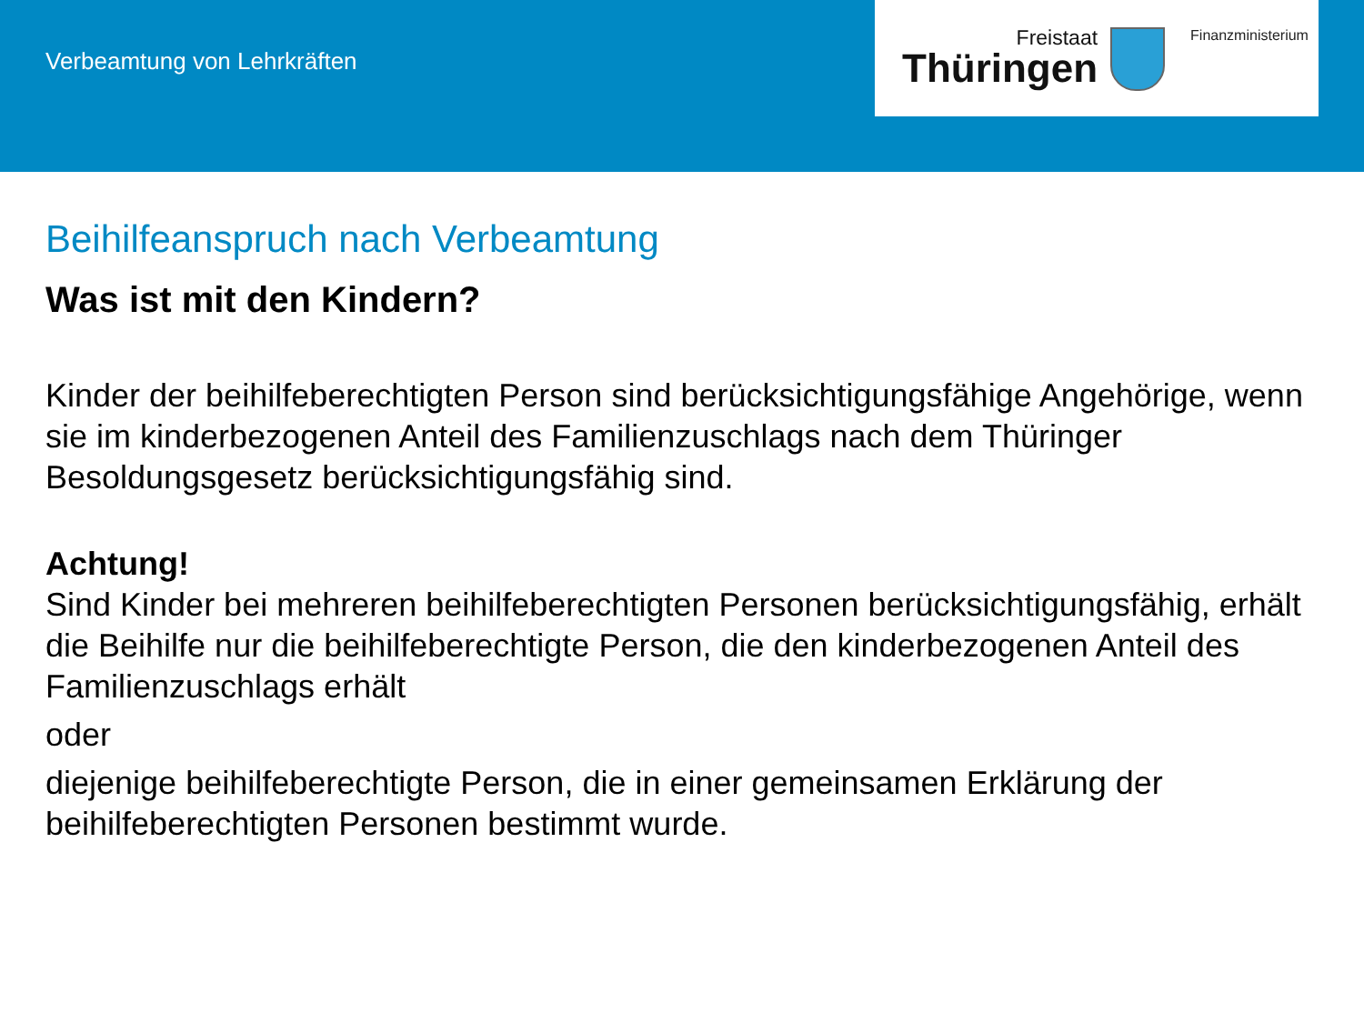Verbeamtung von Lehrkräften
Freistaat
Thüringen
Finanzministerium
Beihilfeanspruch nach Verbeamtung
Was ist mit den Kindern?
Kinder der beihilfeberechtigten Person sind berücksichtigungsfähige Angehörige, wenn sie im kinderbezogenen Anteil des Familienzuschlags nach dem Thüringer Besoldungsgesetz berücksichtigungsfähig sind.
Achtung!
Sind Kinder bei mehreren beihilfeberechtigten Personen berücksichtigungsfähig, erhält die Beihilfe nur die beihilfeberechtigte Person, die den kinderbezogenen Anteil des Familienzuschlags erhält
oder
diejenige beihilfeberechtigte Person, die in einer gemeinsamen Erklärung der beihilfeberechtigten Personen bestimmt wurde.